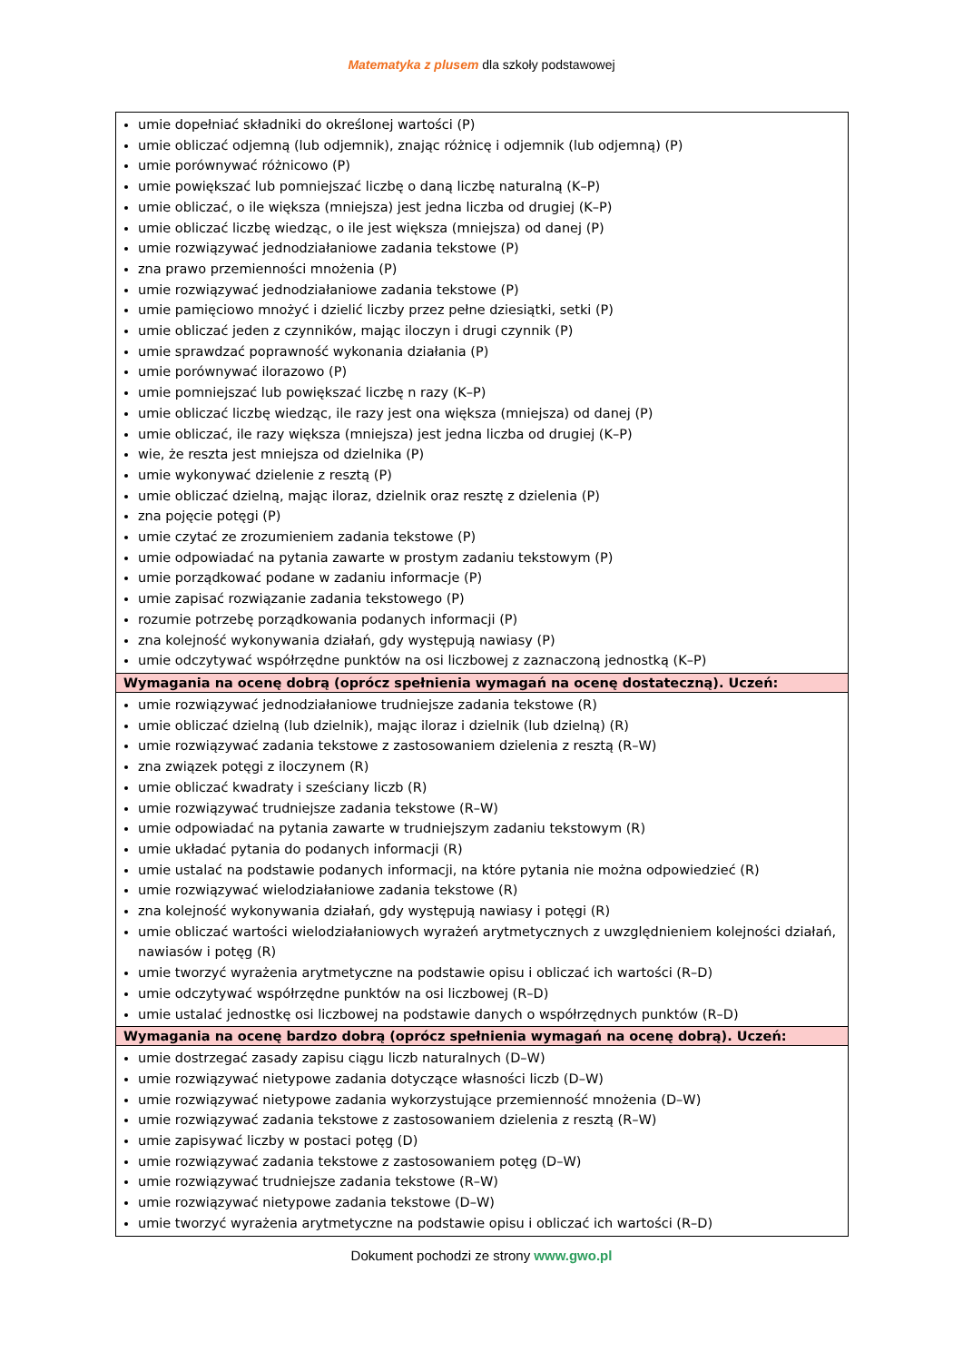Matematyka z plusem dla szkoły podstawowej
| umie dopełniać składniki do określonej wartości (P) umie obliczać odjemną (lub odjemnik), znając różnicę i odjemnik (lub odjemną) (P) umie porównywać różnicowo (P) umie powiększać lub pomniejszać liczbę o daną liczbę naturalną (K–P) umie obliczać, o ile większa (mniejsza) jest jedna liczba od drugiej (K–P) umie obliczać liczbę wiedząc, o ile jest większa (mniejsza) od danej (P) umie rozwiązywać jednodziałaniowe zadania tekstowe (P) zna prawo przemienności mnożenia (P) umie rozwiązywać jednodziałaniowe zadania tekstowe (P) umie pamięciowo mnożyć i dzielić liczby przez pełne dziesiątki, setki (P) umie obliczać jeden z czynników, mając iloczyn i drugi czynnik (P) umie sprawdzać poprawność wykonania działania (P) umie porównywać ilorazowo (P) umie pomniejszać lub powiększać liczbę n razy (K–P) umie obliczać liczbę wiedząc, ile razy jest ona większa (mniejsza) od danej (P) umie obliczać, ile razy większa (mniejsza) jest jedna liczba od drugiej (K–P) wie, że reszta jest mniejsza od dzielnika (P) umie wykonywać dzielenie z resztą (P) umie obliczać dzielną, mając iloraz, dzielnik oraz resztę z dzielenia (P) zna pojęcie potęgi (P) umie czytać ze zrozumieniem zadania tekstowe (P) umie odpowiadać na pytania zawarte w prostym zadaniu tekstowym (P) umie porządkować podane w zadaniu informacje (P) umie zapisać rozwiązanie zadania tekstowego (P) rozumie potrzebę porządkowania podanych informacji (P) zna kolejność wykonywania działań, gdy występują nawiasy (P) umie odczytywać współrzędne punktów na osi liczbowej z zaznaczoną jednostką (K–P) |
| Wymagania na ocenę dobrą (oprócz spełnienia wymagań na ocenę dostateczną). Uczeń: |
| umie rozwiązywać jednodziałaniowe trudniejsze zadania tekstowe (R) umie obliczać dzielną (lub dzielnik), mając iloraz i dzielnik (lub dzielną) (R) umie rozwiązywać zadania tekstowe z zastosowaniem dzielenia z resztą (R–W) zna związek potęgi z iloczynem (R) umie obliczać kwadraty i sześciany liczb (R) umie rozwiązywać trudniejsze zadania tekstowe (R–W) umie odpowiadać na pytania zawarte w trudniejszym zadaniu tekstowym (R) umie układać pytania do podanych informacji (R) umie ustalać na podstawie podanych informacji, na które pytania nie można odpowiedzieć (R) umie rozwiązywać wielodziałaniowe zadania tekstowe (R) zna kolejność wykonywania działań, gdy występują nawiasy i potęgi (R) umie obliczać wartości wielodziałaniowych wyrażeń arytmetycznych z uwzględnieniem kolejności działań, nawiasów i potęg (R) umie tworzyć wyrażenia arytmetyczne na podstawie opisu i obliczać ich wartości (R–D) umie odczytywać współrzędne punktów na osi liczbowej (R–D) umie ustalać jednostkę osi liczbowej na podstawie danych o współrzędnych punktów (R–D) |
| Wymagania na ocenę bardzo dobrą (oprócz spełnienia wymagań na ocenę dobrą). Uczeń: |
| umie dostrzegać zasady zapisu ciągu liczb naturalnych (D–W) umie rozwiązywać nietypowe zadania dotyczące własności liczb (D–W) umie rozwiązywać nietypowe zadania wykorzystujące przemienność mnożenia (D–W) umie rozwiązywać zadania tekstowe z zastosowaniem dzielenia z resztą (R–W) umie zapisywać liczby w postaci potęg (D) umie rozwiązywać zadania tekstowe z zastosowaniem potęg (D–W) umie rozwiązywać trudniejsze zadania tekstowe (R–W) umie rozwiązywać nietypowe zadania tekstowe (D–W) umie tworzyć wyrażenia arytmetyczne na podstawie opisu i obliczać ich wartości (R–D) |
Dokument pochodzi ze strony www.gwo.pl